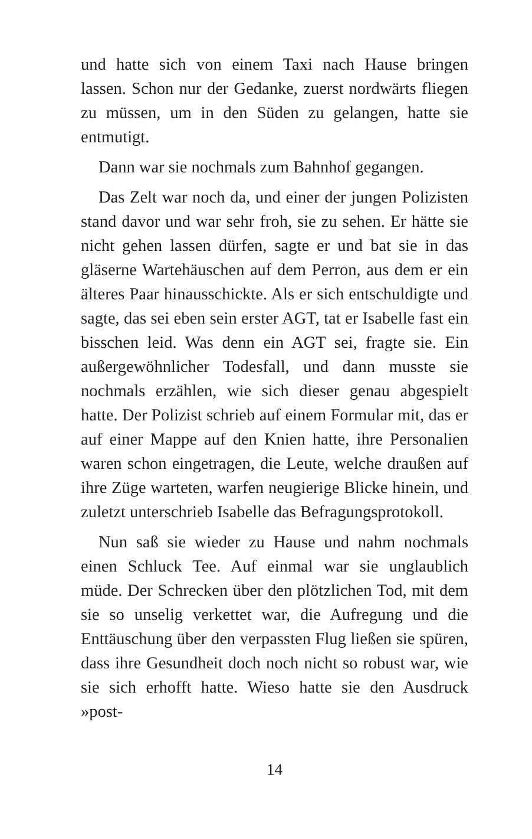und hatte sich von einem Taxi nach Hause bringen lassen. Schon nur der Gedanke, zuerst nordwärts fliegen zu müssen, um in den Süden zu gelangen, hatte sie entmutigt.
Dann war sie nochmals zum Bahnhof gegangen.
Das Zelt war noch da, und einer der jungen Polizisten stand davor und war sehr froh, sie zu sehen. Er hätte sie nicht gehen lassen dürfen, sagte er und bat sie in das gläserne Wartehäuschen auf dem Perron, aus dem er ein älteres Paar hinausschickte. Als er sich entschuldigte und sagte, das sei eben sein erster AGT, tat er Isabelle fast ein bisschen leid. Was denn ein AGT sei, fragte sie. Ein außergewöhnlicher Todesfall, und dann musste sie nochmals erzählen, wie sich dieser genau abgespielt hatte. Der Polizist schrieb auf einem Formular mit, das er auf einer Mappe auf den Knien hatte, ihre Personalien waren schon eingetragen, die Leute, welche draußen auf ihre Züge warteten, warfen neugierige Blicke hinein, und zuletzt unterschrieb Isabelle das Befragungsprotokoll.
Nun saß sie wieder zu Hause und nahm nochmals einen Schluck Tee. Auf einmal war sie unglaublich müde. Der Schrecken über den plötzlichen Tod, mit dem sie so unselig verkettet war, die Aufregung und die Enttäuschung über den verpassten Flug ließen sie spüren, dass ihre Gesundheit doch noch nicht so robust war, wie sie sich erhofft hatte. Wieso hatte sie den Ausdruck »post-
14